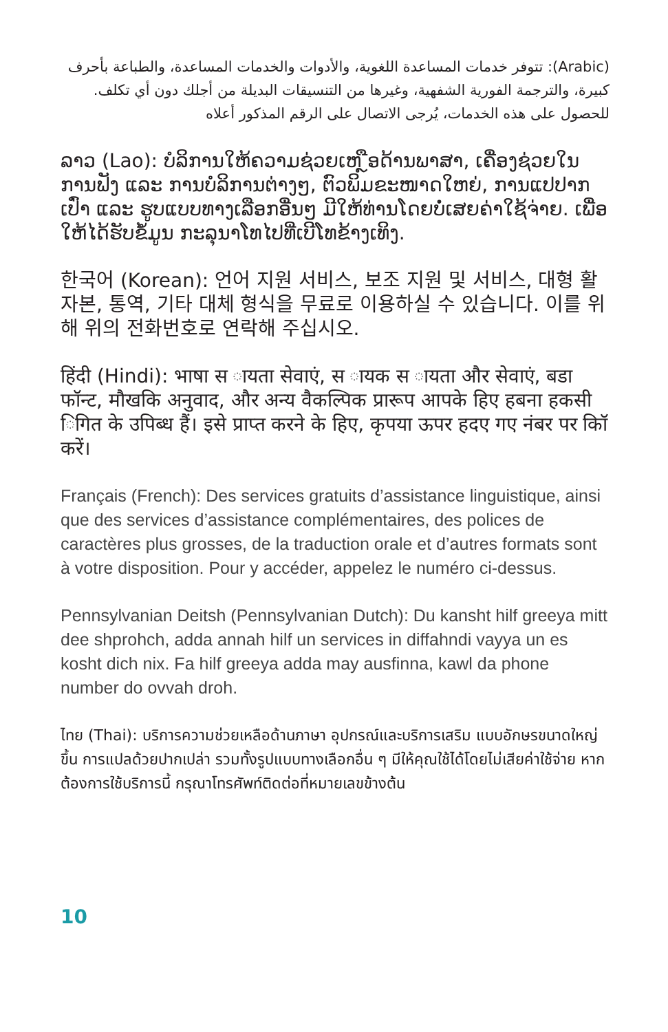(Arabic): تتوفر خدمات المساعدة اللغوية، والأدوات والخدمات المساعدة، والطباعة بأحرف كبيرة، والترجمة الفورية الشفهية، وغيرها من التنسيقات البديلة من أجلك دون أي تكلف. للحصول على هذه الخدمات، يُرجى الاتصال على الرقم المذكور أعلاه
ລາວ (Lao): ບໍລິການໃຫ້ຄວາມຊ່ວຍເຫ ຼືອດ້ານພາສາ, ເຄື່ອງຊ່ວຍໃນການຟັງ ແລະ ການບໍລິການຕ່າງໆ, ຕົວພິມຂະໜາດໃຫຍ່, ການແປປາກເປົ່າ ແລະ ຮູບແບບທາງເລືອກອື່ນໆ ມີໃຫ້ທ່ານໂດຍບໍ່ເສຍຄ່າໃຊ້ຈ່າຍ. ເພື່ອໃຫ້ໄດ້ຮັບຂໍ້ມູນ ກະລຸນາໂທໄປທີ່ເບີໂທຂ້າງເທິງ.
한국어 (Korean): 언어 지원 서비스, 보조 지원 및 서비스, 대형 활자본, 통역, 기타 대체 형식을 무료로 이용하실 수 있습니다. 이를 위해 위의 전화번호로 연락해 주십시오.
हिंदी (Hindi): भाषा स ायता सेवाएं, स ायक स ायता और सेवाएं, बडा फॉन्ट, मौखकि अनुवाद, और अन्य वैकल्पिक प्रारूप आपके हिए हबना हकसी िगित के उपिब्ध हैं। इसे प्राप्त करने के हिए, कृपया ऊपर हदए गए नंबर पर कॉि करें।
Français (French): Des services gratuits d’assistance linguistique, ainsi que des services d’assistance complémentaires, des polices de caractères plus grosses, de la traduction orale et d’autres formats sont à votre disposition. Pour y accéder, appelez le numéro ci-dessus.
Pennsylvanian Deitsh (Pennsylvanian Dutch): Du kansht hilf greeya mitt dee shprohch, adda annah hilf un services in diffahndi vayya un es kosht dich nix. Fa hilf greeya adda may ausfinna, kawl da phone number do ovvah droh.
ไทย (Thai): บริการความช่วยเหลือด้านภาษา อุปกรณ์และบริการเสริม แบบอักษรขนาดใหญ่ขึ้น การแปลด้วยปากเปล่า รวมทั้งรูปแบบทางเลือกอื่น ๆ มีให้คุณใช้ได้โดยไม่เสียค่าใช้จ่าย หากต้องการใช้บริการนี้ กรุณาโทรศัพท์ติดต่อที่หมายเลขข้างต้น
10